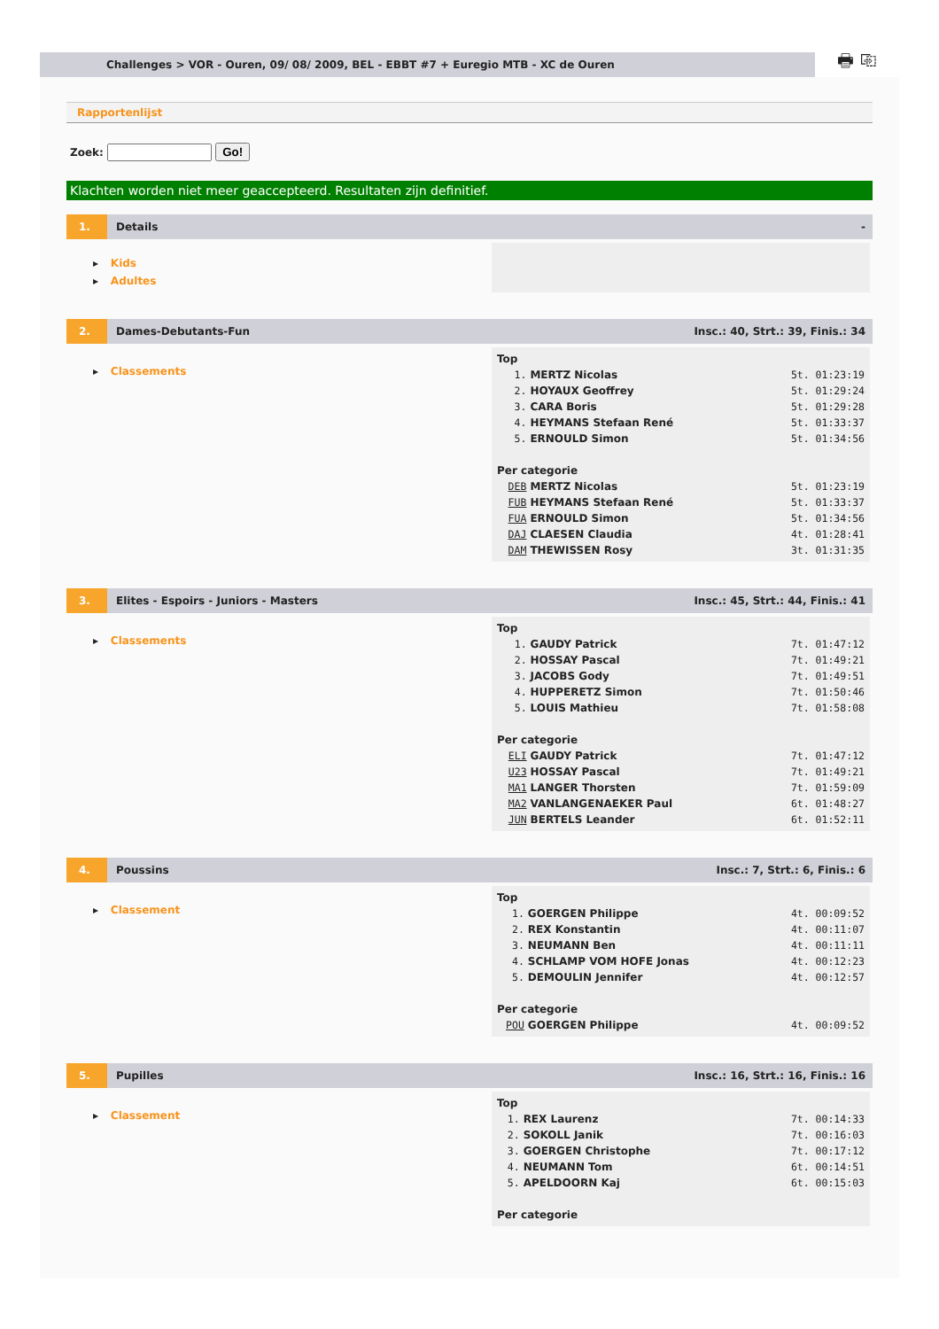Challenges > VOR - Ouren, 09/ 08/ 2009, BEL - EBBT #7 + Euregio MTB - XC de Ouren
🖶 ⎘
Rapportenlijst
Zoek: Go!
Klachten worden niet meer geaccepteerd. Resultaten zijn definitief.
1.
Details -
▸ Kids
▸ Adultes
2.
Dames-Debutants-Fun
Insc.: 40, Strt.: 39, Finis.: 34
▸ Classements
| Top | | |
| 1. | MERTZ Nicolas | 5t. 01:23:19 |
| 2. | HOYAUX Geoffrey | 5t. 01:29:24 |
| 3. | CARA Boris | 5t. 01:29:28 |
| 4. | HEYMANS Stefaan René | 5t. 01:33:37 |
| 5. | ERNOULD Simon | 5t. 01:34:56 |
| Per categorie | | |
| DEB | MERTZ Nicolas | 5t. 01:23:19 |
| FUB | HEYMANS Stefaan René | 5t. 01:33:37 |
| FUA | ERNOULD Simon | 5t. 01:34:56 |
| DAJ | CLAESEN Claudia | 4t. 01:28:41 |
| DAM | THEWISSEN Rosy | 3t. 01:31:35 |
3.
Elites - Espoirs - Juniors - Masters
Insc.: 45, Strt.: 44, Finis.: 41
▸ Classements
| Top | | |
| 1. | GAUDY Patrick | 7t. 01:47:12 |
| 2. | HOSSAY Pascal | 7t. 01:49:21 |
| 3. | JACOBS Gody | 7t. 01:49:51 |
| 4. | HUPPERETZ Simon | 7t. 01:50:46 |
| 5. | LOUIS Mathieu | 7t. 01:58:08 |
| Per categorie | | |
| ELI | GAUDY Patrick | 7t. 01:47:12 |
| U23 | HOSSAY Pascal | 7t. 01:49:21 |
| MA1 | LANGER Thorsten | 7t. 01:59:09 |
| MA2 | VANLANGENAEKER Paul | 6t. 01:48:27 |
| JUN | BERTELS Leander | 6t. 01:52:11 |
4.
Poussins Insc.: 7, Strt.: 6, Finis.: 6
▸ Classement
| Top | | |
| 1. | GOERGEN Philippe | 4t. 00:09:52 |
| 2. | REX Konstantin | 4t. 00:11:07 |
| 3. | NEUMANN Ben | 4t. 00:11:11 |
| 4. | SCHLAMP VOM HOFE Jonas | 4t. 00:12:23 |
| 5. | DEMOULIN Jennifer | 4t. 00:12:57 |
| Per categorie | | |
| POU | GOERGEN Philippe | 4t. 00:09:52 |
5.
Pupilles
Insc.: 16, Strt.: 16, Finis.: 16
▸ Classement
| Top | | |
| 1. | REX Laurenz | 7t. 00:14:33 |
| 2. | SOKOLL Janik | 7t. 00:16:03 |
| 3. | GOERGEN Christophe | 7t. 00:17:12 |
| 4. | NEUMANN Tom | 6t. 00:14:51 |
| 5. | APELDOORN Kaj | 6t. 00:15:03 |
| Per categorie | | |